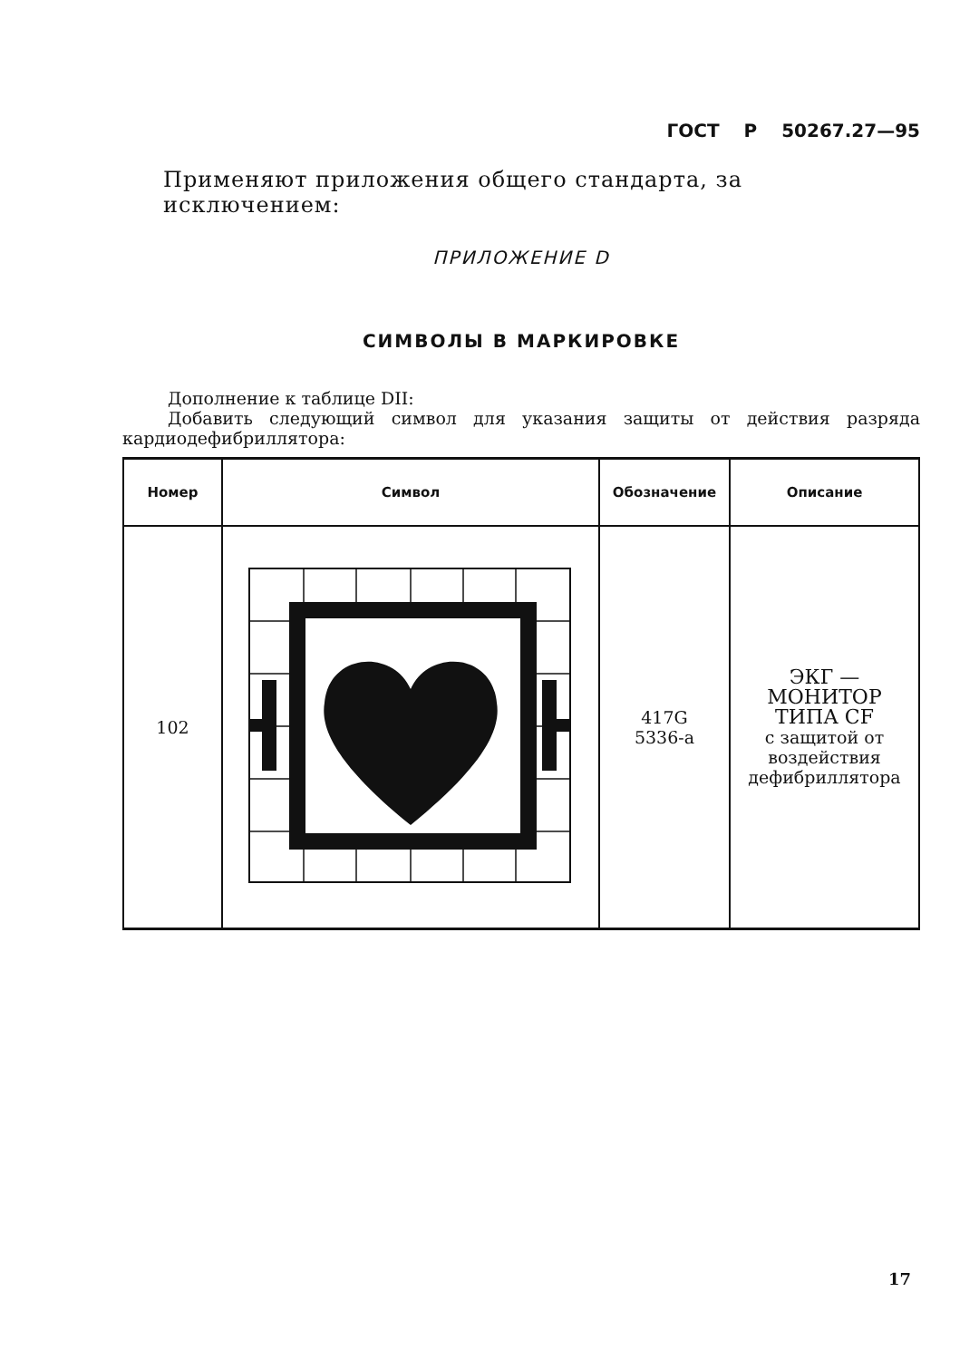ГОСТ Р 50267.27—95
Применяют приложения общего стандарта, за исключением:
ПРИЛОЖЕНИЕ D
СИМВОЛЫ В МАРКИРОВКЕ
Дополнение к таблице DII:
Добавить следующий символ для указания защиты от действия разряда кардиодефибриллятора:
| Номер | Символ | Обозначение | Описание |
| --- | --- | --- | --- |
| 102 | | 417G 5336-а | ЭКГ — МОНИТОР ТИПА CF с защитой от воздействия дефибриллятора |
17